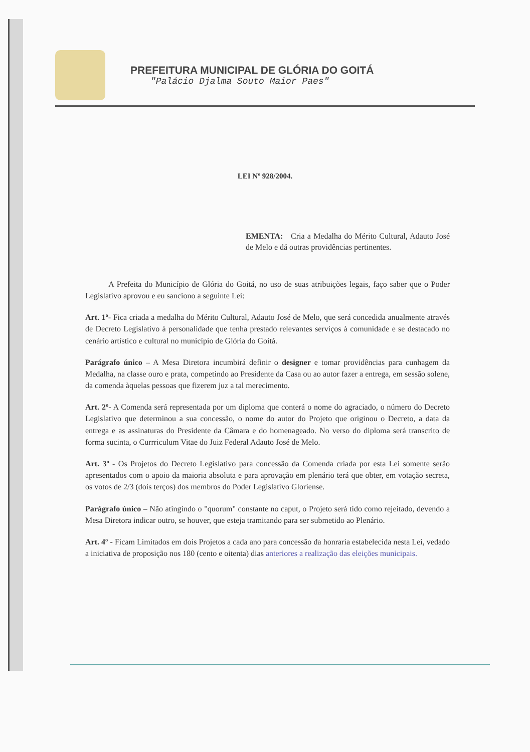PREFEITURA MUNICIPAL DE GLÓRIA DO GOITÁ
"Palácio Djalma Souto Maior Paes"
LEI Nº 928/2004.
EMENTA: Cria a Medalha do Mérito Cultural, Adauto José de Melo e dá outras providências pertinentes.
A Prefeita do Município de Glória do Goitá, no uso de suas atribuições legais, faço saber que o Poder Legislativo aprovou e eu sanciono a seguinte Lei:
Art. 1º- Fica criada a medalha do Mérito Cultural, Adauto José de Melo, que será concedida anualmente através de Decreto Legislativo à personalidade que tenha prestado relevantes serviços à comunidade e se destacado no cenário artístico e cultural no município de Glória do Goitá.
Parágrafo único – A Mesa Diretora incumbirá definir o designer e tomar providências para cunhagem da Medalha, na classe ouro e prata, competindo ao Presidente da Casa ou ao autor fazer a entrega, em sessão solene, da comenda àquelas pessoas que fizerem juz a tal merecimento.
Art. 2º- A Comenda será representada por um diploma que conterá o nome do agraciado, o número do Decreto Legislativo que determinou a sua concessão, o nome do autor do Projeto que originou o Decreto, a data da entrega e as assinaturas do Presidente da Câmara e do homenageado. No verso do diploma será transcrito de forma sucinta, o Currriculum Vitae do Juiz Federal Adauto José de Melo.
Art. 3º - Os Projetos do Decreto Legislativo para concessão da Comenda criada por esta Lei somente serão apresentados com o apoio da maioria absoluta e para aprovação em plenário terá que obter, em votação secreta, os votos de 2/3 (dois terços) dos membros do Poder Legislativo Gloriense.
Parágrafo único – Não atingindo o "quorum" constante no caput, o Projeto será tido como rejeitado, devendo a Mesa Diretora indicar outro, se houver, que esteja tramitando para ser submetido ao Plenário.
Art. 4º - Ficam Limitados em dois Projetos a cada ano para concessão da honraria estabelecida nesta Lei, vedado a iniciativa de proposição nos 180 (cento e oitenta) dias anteriores a realização das eleições municipais.